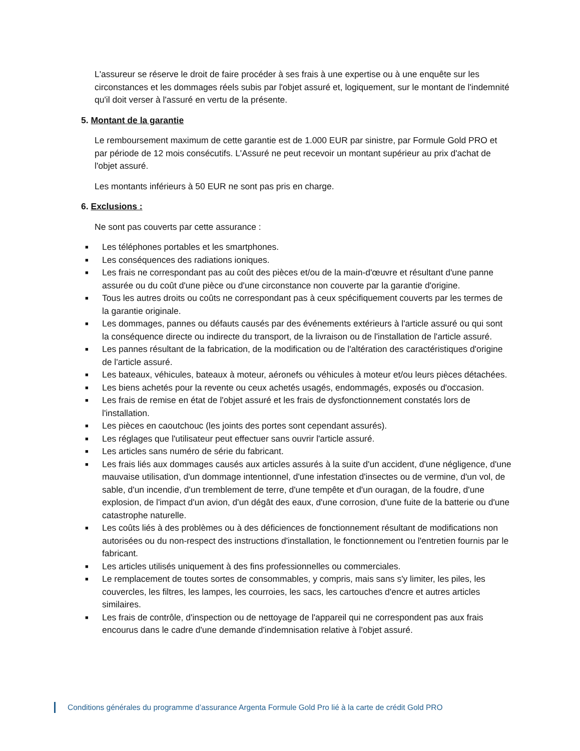L'assureur se réserve le droit de faire procéder à ses frais à une expertise ou à une enquête sur les circonstances et les dommages réels subis par l'objet assuré et, logiquement, sur le montant de l'indemnité qu'il doit verser à l'assuré en vertu de la présente.
5. Montant de la garantie
Le remboursement maximum de cette garantie est de 1.000 EUR par sinistre, par Formule Gold PRO et par période de 12 mois consécutifs. L'Assuré ne peut recevoir un montant supérieur au prix d'achat de l'objet assuré.
Les montants inférieurs à 50 EUR ne sont pas pris en charge.
6. Exclusions :
Ne sont pas couverts par cette assurance :
■ Les téléphones portables et les smartphones.
■ Les conséquences des radiations ioniques.
■ Les frais ne correspondant pas au coût des pièces et/ou de la main-d'œuvre et résultant d'une panne assurée ou du coût d'une pièce ou d'une circonstance non couverte par la garantie d'origine.
■ Tous les autres droits ou coûts ne correspondant pas à ceux spécifiquement couverts par les termes de la garantie originale.
■ Les dommages, pannes ou défauts causés par des événements extérieurs à l'article assuré ou qui sont la conséquence directe ou indirecte du transport, de la livraison ou de l'installation de l'article assuré.
■ Les pannes résultant de la fabrication, de la modification ou de l'altération des caractéristiques d'origine de l'article assuré.
■ Les bateaux, véhicules, bateaux à moteur, aéronefs ou véhicules à moteur et/ou leurs pièces détachées.
■ Les biens achetés pour la revente ou ceux achetés usagés, endommagés, exposés ou d'occasion.
■ Les frais de remise en état de l'objet assuré et les frais de dysfonctionnement constatés lors de l'installation.
■ Les pièces en caoutchouc (les joints des portes sont cependant assurés).
■ Les réglages que l'utilisateur peut effectuer sans ouvrir l'article assuré.
■ Les articles sans numéro de série du fabricant.
■ Les frais liés aux dommages causés aux articles assurés à la suite d'un accident, d'une négligence, d'une mauvaise utilisation, d'un dommage intentionnel, d'une infestation d'insectes ou de vermine, d'un vol, de sable, d'un incendie, d'un tremblement de terre, d'une tempête et d'un ouragan, de la foudre, d'une explosion, de l'impact d'un avion, d'un dégât des eaux, d'une corrosion, d'une fuite de la batterie ou d'une catastrophe naturelle.
■ Les coûts liés à des problèmes ou à des déficiences de fonctionnement résultant de modifications non autorisées ou du non-respect des instructions d'installation, le fonctionnement ou l'entretien fournis par le fabricant.
■ Les articles utilisés uniquement à des fins professionnelles ou commerciales.
■ Le remplacement de toutes sortes de consommables, y compris, mais sans s'y limiter, les piles, les couvercles, les filtres, les lampes, les courroies, les sacs, les cartouches d'encre et autres articles similaires.
■ Les frais de contrôle, d'inspection ou de nettoyage de l'appareil qui ne correspondent pas aux frais encourus dans le cadre d'une demande d'indemnisation relative à l'objet assuré.
Conditions générales du programme d’assurance Argenta Formule Gold Pro lié à la carte de crédit Gold PRO